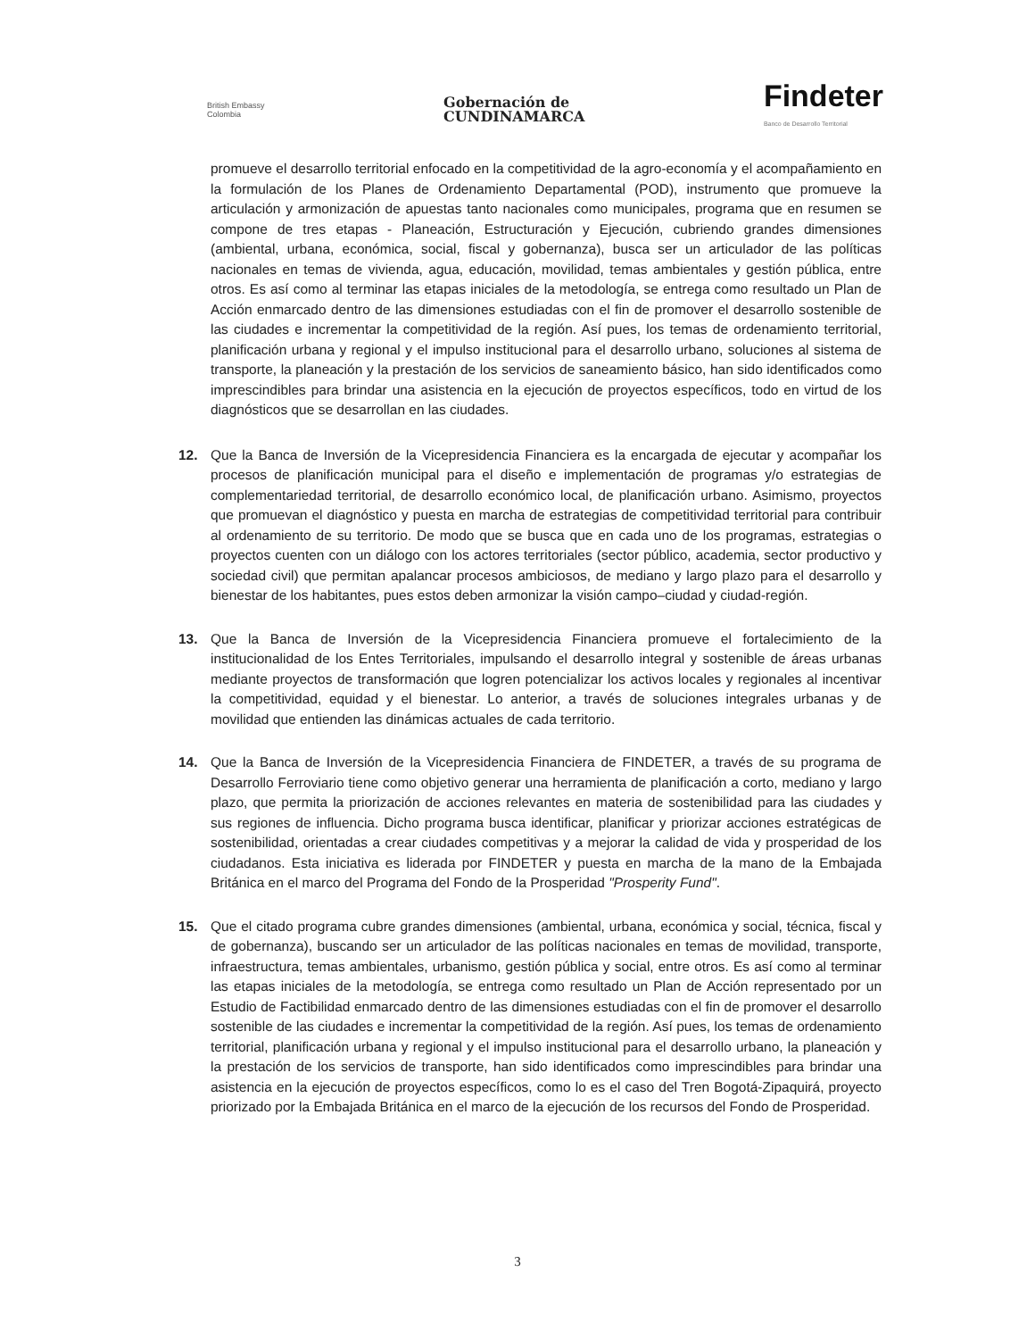British Embassy
Colombia
Gobernación de
CUNDINAMARCA
Findeter
Banco de Desarrollo Territorial
promueve el desarrollo territorial enfocado en la competitividad de la agro-economía y el acompañamiento en la formulación de los Planes de Ordenamiento Departamental (POD), instrumento que promueve la articulación y armonización de apuestas tanto nacionales como municipales, programa que en resumen se compone de tres etapas - Planeación, Estructuración y Ejecución, cubriendo grandes dimensiones (ambiental, urbana, económica, social, fiscal y gobernanza), busca ser un articulador de las políticas nacionales en temas de vivienda, agua, educación, movilidad, temas ambientales y gestión pública, entre otros. Es así como al terminar las etapas iniciales de la metodología, se entrega como resultado un Plan de Acción enmarcado dentro de las dimensiones estudiadas con el fin de promover el desarrollo sostenible de las ciudades e incrementar la competitividad de la región. Así pues, los temas de ordenamiento territorial, planificación urbana y regional y el impulso institucional para el desarrollo urbano, soluciones al sistema de transporte, la planeación y la prestación de los servicios de saneamiento básico, han sido identificados como imprescindibles para brindar una asistencia en la ejecución de proyectos específicos, todo en virtud de los diagnósticos que se desarrollan en las ciudades.
12. Que la Banca de Inversión de la Vicepresidencia Financiera es la encargada de ejecutar y acompañar los procesos de planificación municipal para el diseño e implementación de programas y/o estrategias de complementariedad territorial, de desarrollo económico local, de planificación urbano. Asimismo, proyectos que promuevan el diagnóstico y puesta en marcha de estrategias de competitividad territorial para contribuir al ordenamiento de su territorio. De modo que se busca que en cada uno de los programas, estrategias o proyectos cuenten con un diálogo con los actores territoriales (sector público, academia, sector productivo y sociedad civil) que permitan apalancar procesos ambiciosos, de mediano y largo plazo para el desarrollo y bienestar de los habitantes, pues estos deben armonizar la visión campo–ciudad y ciudad-región.
13. Que la Banca de Inversión de la Vicepresidencia Financiera promueve el fortalecimiento de la institucionalidad de los Entes Territoriales, impulsando el desarrollo integral y sostenible de áreas urbanas mediante proyectos de transformación que logren potencializar los activos locales y regionales al incentivar la competitividad, equidad y el bienestar. Lo anterior, a través de soluciones integrales urbanas y de movilidad que entienden las dinámicas actuales de cada territorio.
14. Que la Banca de Inversión de la Vicepresidencia Financiera de FINDETER, a través de su programa de Desarrollo Ferroviario tiene como objetivo generar una herramienta de planificación a corto, mediano y largo plazo, que permita la priorización de acciones relevantes en materia de sostenibilidad para las ciudades y sus regiones de influencia. Dicho programa busca identificar, planificar y priorizar acciones estratégicas de sostenibilidad, orientadas a crear ciudades competitivas y a mejorar la calidad de vida y prosperidad de los ciudadanos. Esta iniciativa es liderada por FINDETER y puesta en marcha de la mano de la Embajada Británica en el marco del Programa del Fondo de la Prosperidad "Prosperity Fund".
15. Que el citado programa cubre grandes dimensiones (ambiental, urbana, económica y social, técnica, fiscal y de gobernanza), buscando ser un articulador de las políticas nacionales en temas de movilidad, transporte, infraestructura, temas ambientales, urbanismo, gestión pública y social, entre otros. Es así como al terminar las etapas iniciales de la metodología, se entrega como resultado un Plan de Acción representado por un Estudio de Factibilidad enmarcado dentro de las dimensiones estudiadas con el fin de promover el desarrollo sostenible de las ciudades e incrementar la competitividad de la región. Así pues, los temas de ordenamiento territorial, planificación urbana y regional y el impulso institucional para el desarrollo urbano, la planeación y la prestación de los servicios de transporte, han sido identificados como imprescindibles para brindar una asistencia en la ejecución de proyectos específicos, como lo es el caso del Tren Bogotá-Zipaquirá, proyecto priorizado por la Embajada Británica en el marco de la ejecución de los recursos del Fondo de Prosperidad.
3